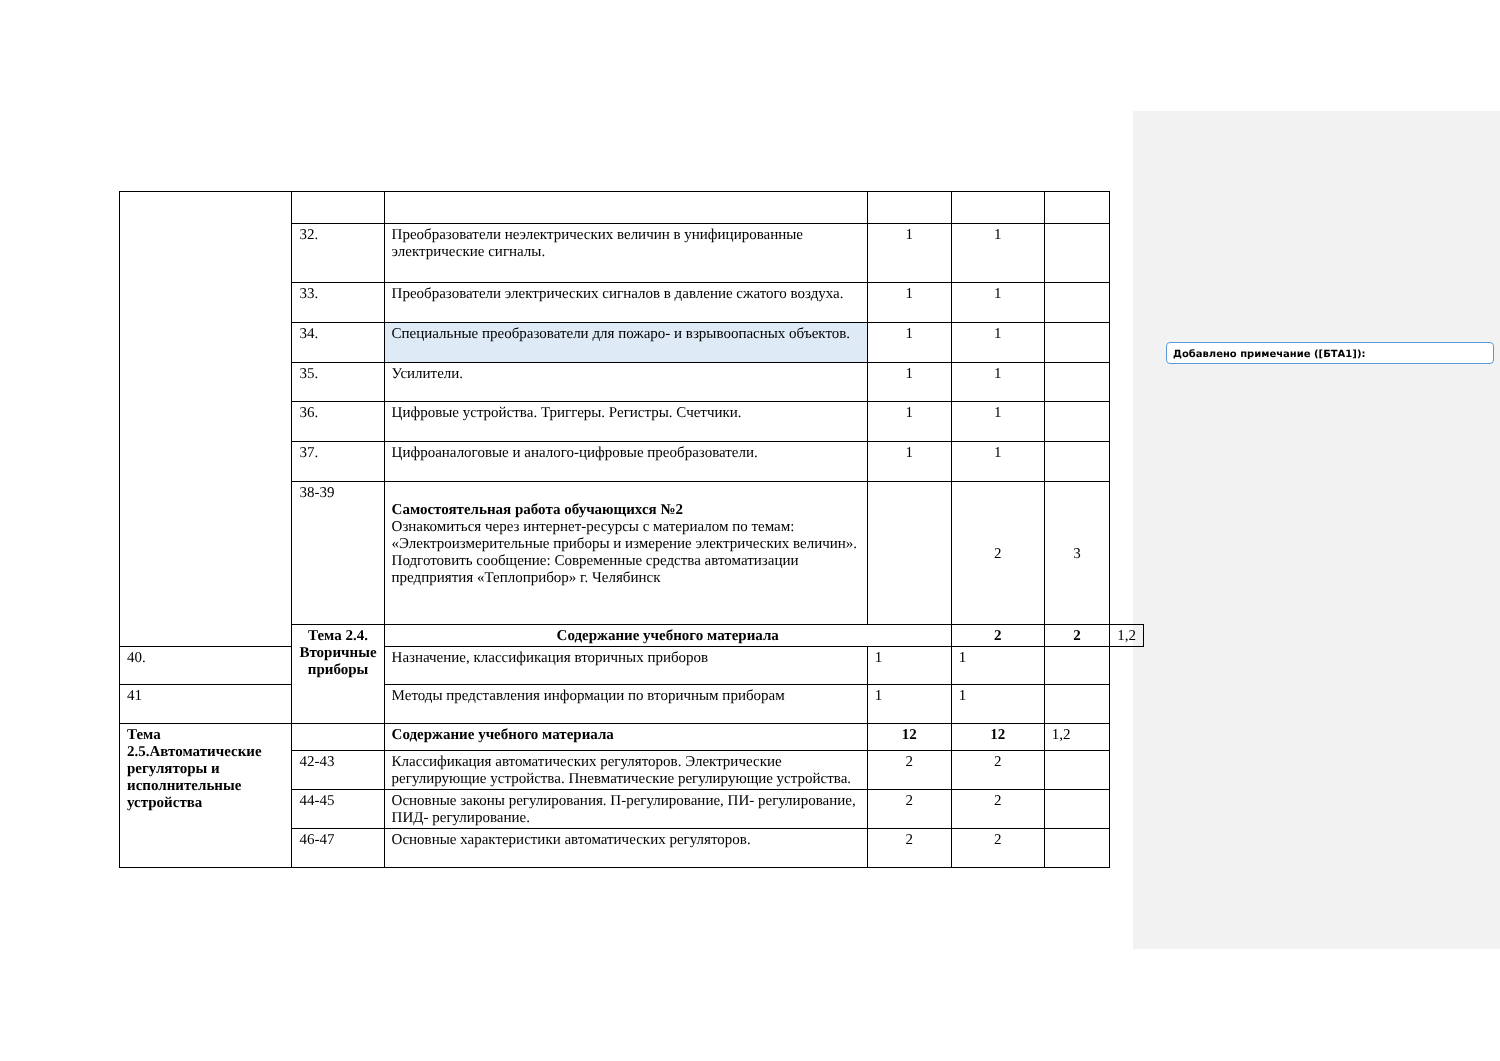Добавлено примечание ([БТА1]):
| | 32. | Преобразователи неэлектрических величин в унифицированные электрические сигналы. | 1 | 1 | | |
| | 33. | Преобразователи электрических сигналов в давление сжатого воздуха. | 1 | 1 | | |
| | 34. | Специальные преобразователи для пожаро- и взрывоопасных объектов. | 1 | 1 | | |
| | 35. | Усилители. | 1 | 1 | | |
| | 36. | Цифровые устройства. Триггеры. Регистры. Счетчики. | 1 | 1 | | |
| | 37. | Цифроаналоговые и аналого-цифровые преобразователи. | 1 | 1 | | |
| | 38-39 | Самостоятельная работа обучающихся №2 Ознакомиться через интернет-ресурсы с материалом по темам: «Электроизмерительные приборы и измерение электрических величин». Подготовить сообщение: Современные средства автоматизации предприятия «Теплоприбор» г. Челябинск | | 2 | 3 | |
| | Тема 2.4. Вторичные приборы | Содержание учебного материала | | 2 | 2 | 1,2 |
| 40. | | Назначение, классификация вторичных приборов | 1 | 1 | | |
| 41 | | Методы представления информации по вторичным приборам | 1 | 1 | | |
| Тема 2.5.Автоматические регуляторы и исполнительные устройства | | Содержание учебного материала | 12 | 12 | 1,2 | |
| | 42-43 | Классификация автоматических регуляторов. Электрические регулирующие устройства. Пневматические регулирующие устройства. | 2 | 2 | | |
| | 44-45 | Основные законы регулирования. П-регулирование, ПИ- регулирование, ПИД- регулирование. | 2 | 2 | | |
| | 46-47 | Основные характеристики автоматических регуляторов. | 2 | 2 | | |